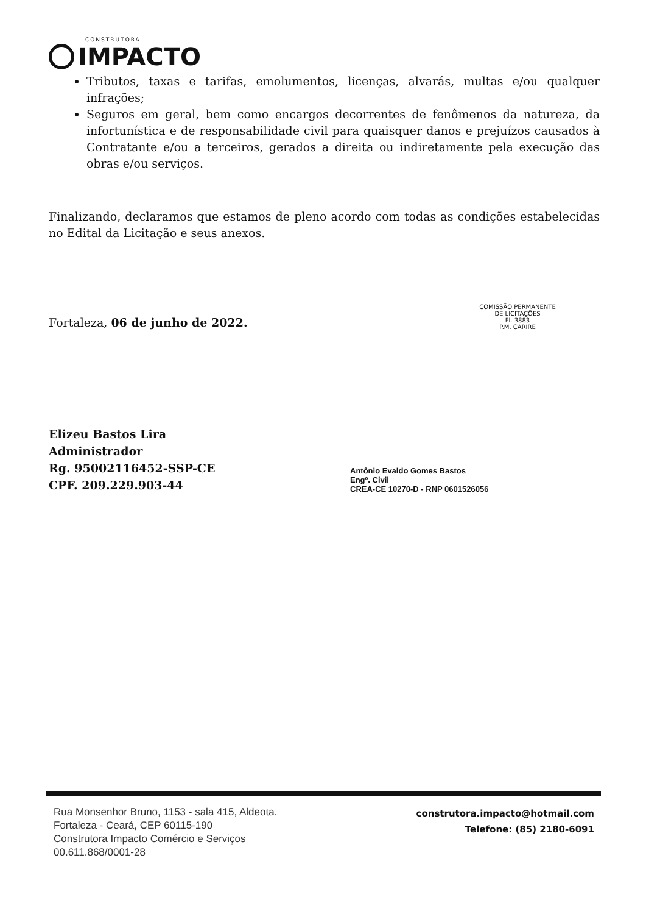CONSTRUTORA
IMPACTO
Tributos, taxas e tarifas, emolumentos, licenças, alvarás, multas e/ou qualquer infrações;
Seguros em geral, bem como encargos decorrentes de fenômenos da natureza, da infortunística e de responsabilidade civil para quaisquer danos e prejuízos causados à Contratante e/ou a terceiros, gerados a direita ou indiretamente pela execução das obras e/ou serviços.
Finalizando, declaramos que estamos de pleno acordo com todas as condições estabelecidas no Edital da Licitação e seus anexos.
Fortaleza, 06 de junho de 2022.
Elizeu Bastos Lira
Administrador
Rg. 95002116452-SSP-CE
CPF. 209.229.903-44
COMISSÃO PERMANENTE DE LICITAÇÕES
Fl. 3883
P.M. CARIRE
Antônio Evaldo Gomes Bastos
Engº. Civil
CREA-CE 10270-D - RNP 0601526056
Rua Monsenhor Bruno, 1153 - sala 415, Aldeota.
Fortaleza - Ceará, CEP 60115-190
Construtora Impacto Comércio e Serviços
00.611.868/0001-28
construtora.impacto@hotmail.com
Telefone: (85) 2180-6091